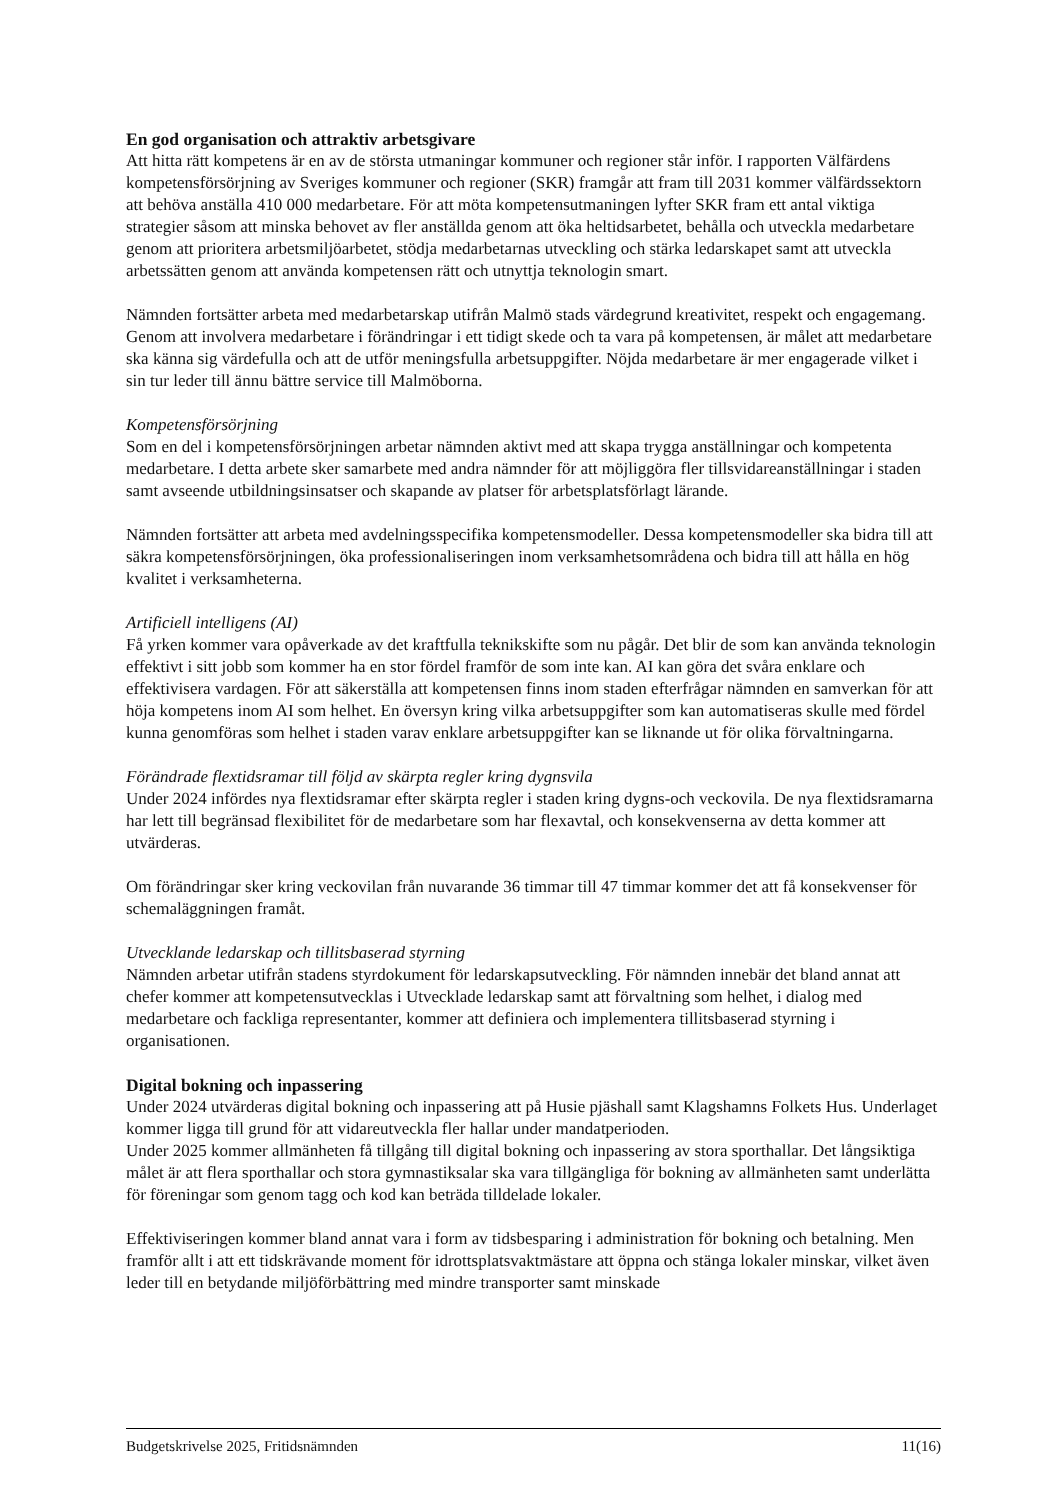En god organisation och attraktiv arbetsgivare
Att hitta rätt kompetens är en av de största utmaningar kommuner och regioner står inför. I rapporten Välfärdens kompetensförsörjning av Sveriges kommuner och regioner (SKR) framgår att fram till 2031 kommer välfärdssektorn att behöva anställa 410 000 medarbetare. För att möta kompetensutmaningen lyfter SKR fram ett antal viktiga strategier såsom att minska behovet av fler anställda genom att öka heltidsarbetet, behålla och utveckla medarbetare genom att prioritera arbetsmiljöarbetet, stödja medarbetarnas utveckling och stärka ledarskapet samt att utveckla arbetssätten genom att använda kompetensen rätt och utnyttja teknologin smart.
Nämnden fortsätter arbeta med medarbetarskap utifrån Malmö stads värdegrund kreativitet, respekt och engagemang. Genom att involvera medarbetare i förändringar i ett tidigt skede och ta vara på kompetensen, är målet att medarbetare ska känna sig värdefulla och att de utför meningsfulla arbetsuppgifter. Nöjda medarbetare är mer engagerade vilket i sin tur leder till ännu bättre service till Malmöborna.
Kompetensförsörjning
Som en del i kompetensförsörjningen arbetar nämnden aktivt med att skapa trygga anställningar och kompetenta medarbetare. I detta arbete sker samarbete med andra nämnder för att möjliggöra fler tillsvidareanställningar i staden samt avseende utbildningsinsatser och skapande av platser för arbetsplatsförlagt lärande.
Nämnden fortsätter att arbeta med avdelningsspecifika kompetensmodeller. Dessa kompetensmodeller ska bidra till att säkra kompetensförsörjningen, öka professionaliseringen inom verksamhetsområdena och bidra till att hålla en hög kvalitet i verksamheterna.
Artificiell intelligens (AI)
Få yrken kommer vara opåverkade av det kraftfulla teknikskifte som nu pågår. Det blir de som kan använda teknologin effektivt i sitt jobb som kommer ha en stor fördel framför de som inte kan. AI kan göra det svåra enklare och effektivisera vardagen. För att säkerställa att kompetensen finns inom staden efterfrågar nämnden en samverkan för att höja kompetens inom AI som helhet. En översyn kring vilka arbetsuppgifter som kan automatiseras skulle med fördel kunna genomföras som helhet i staden varav enklare arbetsuppgifter kan se liknande ut för olika förvaltningarna.
Förändrade flextidsramar till följd av skärpta regler kring dygnsvila
Under 2024 infördes nya flextidsramar efter skärpta regler i staden kring dygns-och veckovila. De nya flextidsramarna har lett till begränsad flexibilitet för de medarbetare som har flexavtal, och konsekvenserna av detta kommer att utvärderas.
Om förändringar sker kring veckovilan från nuvarande 36 timmar till 47 timmar kommer det att få konsekvenser för schemaläggningen framåt.
Utvecklande ledarskap och tillitsbaserad styrning
Nämnden arbetar utifrån stadens styrdokument för ledarskapsutveckling. För nämnden innebär det bland annat att chefer kommer att kompetensutvecklas i Utvecklade ledarskap samt att förvaltning som helhet, i dialog med medarbetare och fackliga representanter, kommer att definiera och implementera tillitsbaserad styrning i organisationen.
Digital bokning och inpassering
Under 2024 utvärderas digital bokning och inpassering att på Husie pjäshall samt Klagshamns Folkets Hus. Underlaget kommer ligga till grund för att vidareutveckla fler hallar under mandatperioden.
Under 2025 kommer allmänheten få tillgång till digital bokning och inpassering av stora sporthallar. Det långsiktiga målet är att flera sporthallar och stora gymnastiksalar ska vara tillgängliga för bokning av allmänheten samt underlätta för föreningar som genom tagg och kod kan beträda tilldelade lokaler.
Effektiviseringen kommer bland annat vara i form av tidsbesparing i administration för bokning och betalning. Men framför allt i att ett tidskrävande moment för idrottsplatsvaktmästare att öppna och stänga lokaler minskar, vilket även leder till en betydande miljöförbättring med mindre transporter samt minskade
Budgetskrivelse 2025, Fritidsnämnden 11(16)